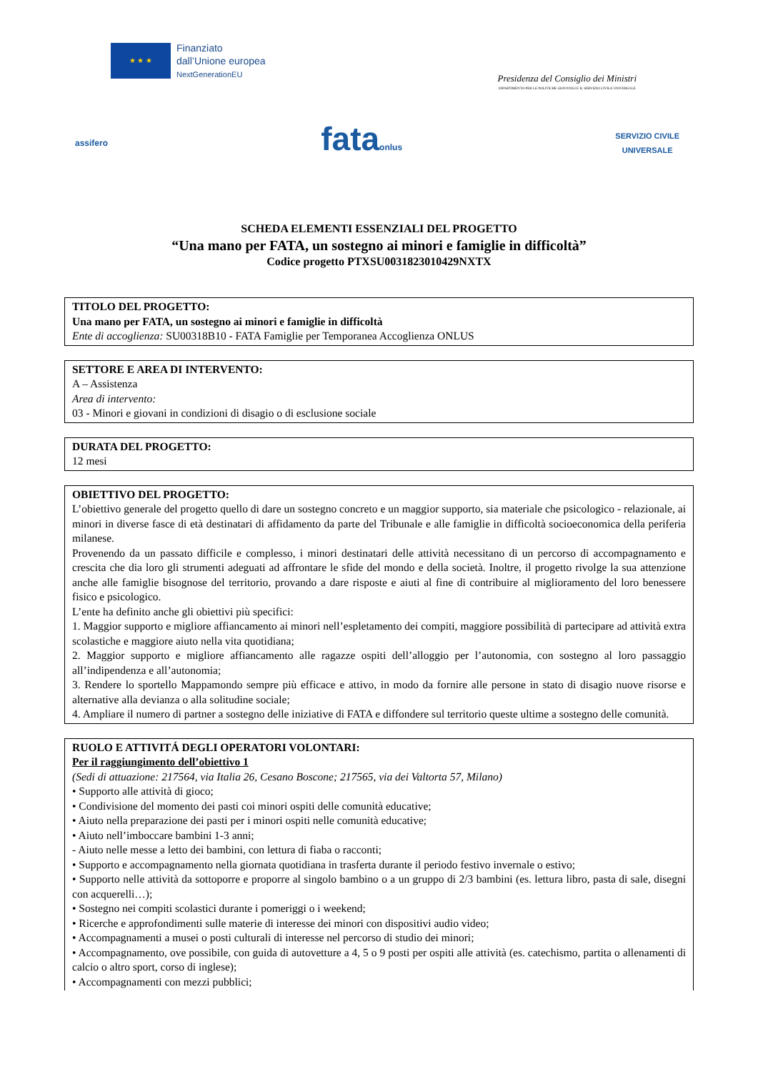★ ★ ★
Finanziato
dall’Unione europea
NextGenerationEU
Presidenza del Consiglio dei Ministri
DIPARTIMENTO PER LE POLITICHE GIOVANILI E IL SERVIZIO CIVILE UNIVERSALE
assifero
fataonlus
SERVIZIO CIVILE
UNIVERSALE
SCHEDA ELEMENTI ESSENZIALI DEL PROGETTO
“Una mano per FATA, un sostegno ai minori e famiglie in difficoltà”
Codice progetto PTXSU0031823010429NXTX
TITOLO DEL PROGETTO:
Una mano per FATA, un sostegno ai minori e famiglie in difficoltà
Ente di accoglienza: SU00318B10 - FATA Famiglie per Temporanea Accoglienza ONLUS
SETTORE E AREA DI INTERVENTO:
A – Assistenza
Area di intervento:
03 - Minori e giovani in condizioni di disagio o di esclusione sociale
DURATA DEL PROGETTO:
12 mesi
OBIETTIVO DEL PROGETTO:
L’obiettivo generale del progetto quello di dare un sostegno concreto e un maggior supporto, sia materiale che psicologico - relazionale, ai minori in diverse fasce di età destinatari di affidamento da parte del Tribunale e alle famiglie in difficoltà socioeconomica della periferia milanese.
Provenendo da un passato difficile e complesso, i minori destinatari delle attività necessitano di un percorso di accompagnamento e crescita che dia loro gli strumenti adeguati ad affrontare le sfide del mondo e della società. Inoltre, il progetto rivolge la sua attenzione anche alle famiglie bisognose del territorio, provando a dare risposte e aiuti al fine di contribuire al miglioramento del loro benessere fisico e psicologico.
L’ente ha definito anche gli obiettivi più specifici:
1. Maggior supporto e migliore affiancamento ai minori nell’espletamento dei compiti, maggiore possibilità di partecipare ad attività extra scolastiche e maggiore aiuto nella vita quotidiana;
2. Maggior supporto e migliore affiancamento alle ragazze ospiti dell’alloggio per l’autonomia, con sostegno al loro passaggio all’indipendenza e all’autonomia;
3. Rendere lo sportello Mappamondo sempre più efficace e attivo, in modo da fornire alle persone in stato di disagio nuove risorse e alternative alla devianza o alla solitudine sociale;
4. Ampliare il numero di partner a sostegno delle iniziative di FATA e diffondere sul territorio queste ultime a sostegno delle comunità.
RUOLO E ATTIVITÁ DEGLI OPERATORI VOLONTARI:
Per il raggiungimento dell’obiettivo 1
(Sedi di attuazione: 217564, via Italia 26, Cesano Boscone; 217565, via dei Valtorta 57, Milano)
• Supporto alle attività di gioco;
• Condivisione del momento dei pasti coi minori ospiti delle comunità educative;
• Aiuto nella preparazione dei pasti per i minori ospiti nelle comunità educative;
• Aiuto nell’imboccare bambini 1-3 anni;
- Aiuto nelle messe a letto dei bambini, con lettura di fiaba o racconti;
• Supporto e accompagnamento nella giornata quotidiana in trasferta durante il periodo festivo invernale o estivo;
• Supporto nelle attività da sottoporre e proporre al singolo bambino o a un gruppo di 2/3 bambini (es. lettura libro, pasta di sale, disegni con acquerelli…);
• Sostegno nei compiti scolastici durante i pomeriggi o i weekend;
• Ricerche e approfondimenti sulle materie di interesse dei minori con dispositivi audio video;
• Accompagnamenti a musei o posti culturali di interesse nel percorso di studio dei minori;
• Accompagnamento, ove possibile, con guida di autovetture a 4, 5 o 9 posti per ospiti alle attività (es. catechismo, partita o allenamenti di calcio o altro sport, corso di inglese);
• Accompagnamenti con mezzi pubblici;